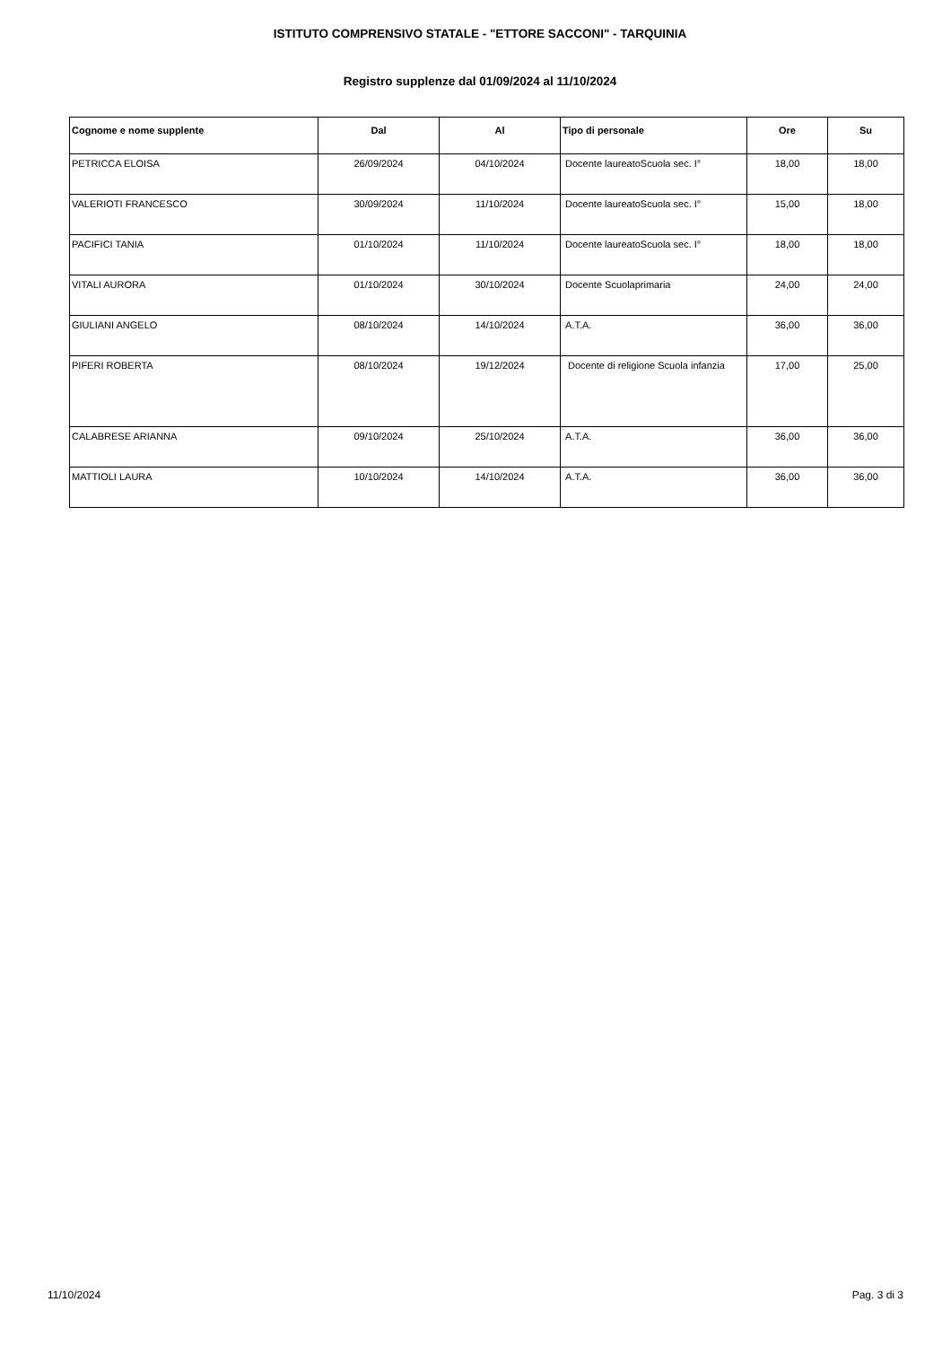ISTITUTO COMPRENSIVO STATALE - "ETTORE SACCONI" - TARQUINIA
Registro supplenze dal 01/09/2024 al 11/10/2024
| Cognome e nome supplente | Dal | Al | Tipo di personale | Ore | Su |
| --- | --- | --- | --- | --- | --- |
| PETRICCA ELOISA | 26/09/2024 | 04/10/2024 | Docente laureatoScuola sec. I° | 18,00 | 18,00 |
| VALERIOTI FRANCESCO | 30/09/2024 | 11/10/2024 | Docente laureatoScuola sec. I° | 15,00 | 18,00 |
| PACIFICI TANIA | 01/10/2024 | 11/10/2024 | Docente laureatoScuola sec. I° | 18,00 | 18,00 |
| VITALI AURORA | 01/10/2024 | 30/10/2024 | Docente Scuolaprimaria | 24,00 | 24,00 |
| GIULIANI ANGELO | 08/10/2024 | 14/10/2024 | A.T.A. | 36,00 | 36,00 |
| PIFERI ROBERTA | 08/10/2024 | 19/12/2024 | Docente di religione Scuola infanzia | 17,00 | 25,00 |
| CALABRESE ARIANNA | 09/10/2024 | 25/10/2024 | A.T.A. | 36,00 | 36,00 |
| MATTIOLI LAURA | 10/10/2024 | 14/10/2024 | A.T.A. | 36,00 | 36,00 |
11/10/2024 Pag. 3 di 3